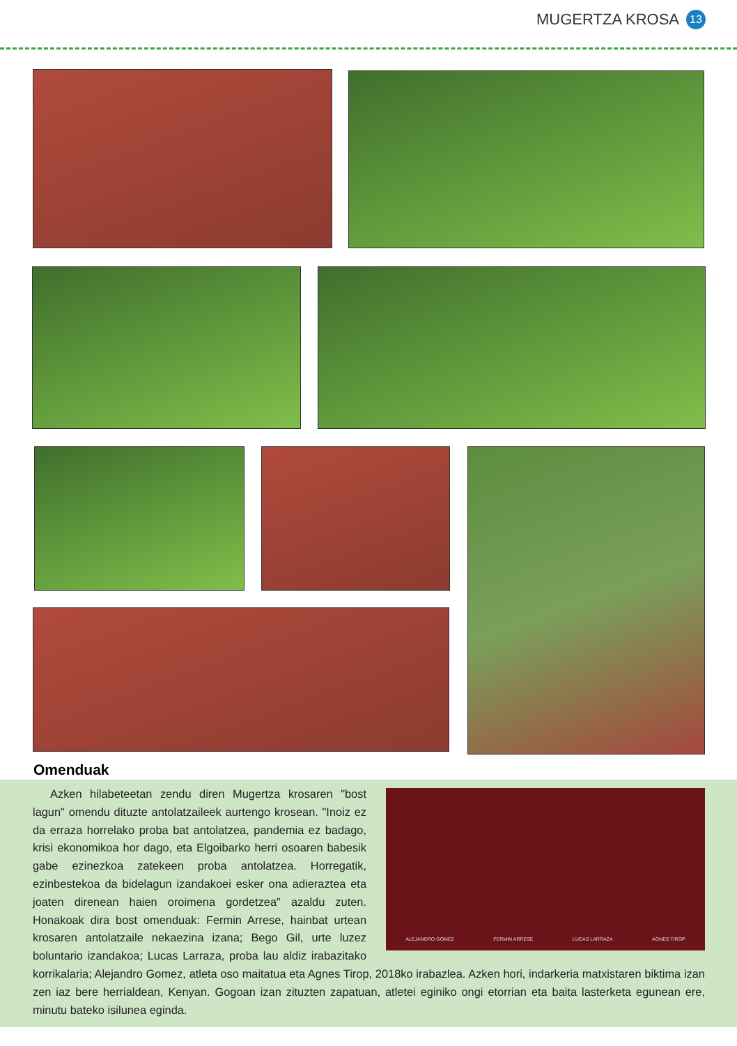MUGERTZA KROSA 13
Omenduak
ALEJANDRO GOMEZ FERMIN ARRESE LUCAS LARRAZA AGNES TIROP
Azken hilabeteetan zendu diren Mugertza krosaren "bost lagun" omendu dituzte antolatzaileek aurtengo krosean. "Inoiz ez da erraza horrelako proba bat antolatzea, pandemia ez badago, krisi ekonomikoa hor dago, eta Elgoibarko herri osoaren babesik gabe ezinezkoa zatekeen proba antolatzea. Horregatik, ezinbestekoa da bidelagun izandakoei esker ona adieraztea eta joaten direnean haien oroimena gordetzea" azaldu zuten. Honakoak dira bost omenduak: Fermin Arrese, hainbat urtean krosaren antolatzaile nekaezina izana; Bego Gil, urte luzez boluntario izandakoa; Lucas Larraza, proba lau aldiz irabazitako korrikalaria; Alejandro Gomez, atleta oso maitatua eta Agnes Tirop, 2018ko irabazlea. Azken hori, indarkeria matxistaren biktima izan zen iaz bere herrialdean, Kenyan. Gogoan izan zituzten zapatuan, atletei eginiko ongi etorrian eta baita lasterketa egunean ere, minutu bateko isilunea eginda.